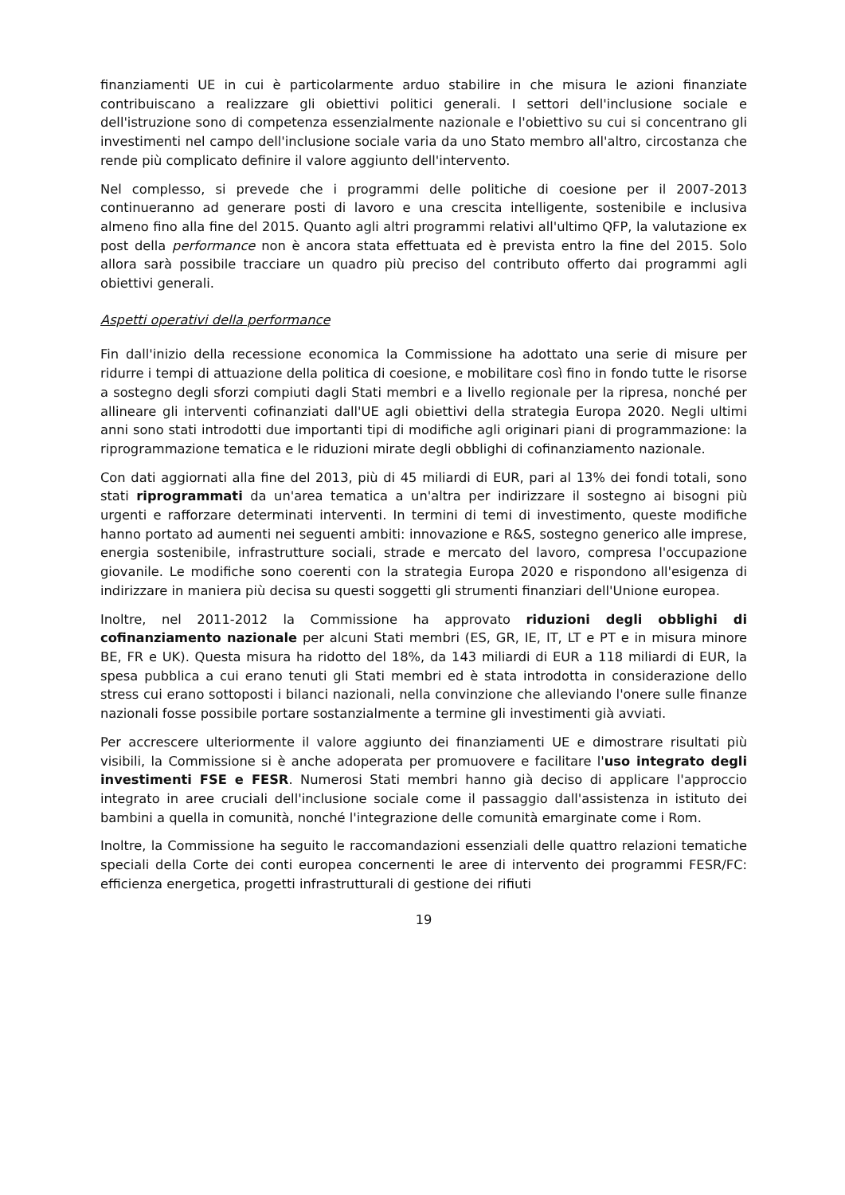finanziamenti UE in cui è particolarmente arduo stabilire in che misura le azioni finanziate contribuiscano a realizzare gli obiettivi politici generali. I settori dell'inclusione sociale e dell'istruzione sono di competenza essenzialmente nazionale e l'obiettivo su cui si concentrano gli investimenti nel campo dell'inclusione sociale varia da uno Stato membro all'altro, circostanza che rende più complicato definire il valore aggiunto dell'intervento.
Nel complesso, si prevede che i programmi delle politiche di coesione per il 2007-2013 continueranno ad generare posti di lavoro e una crescita intelligente, sostenibile e inclusiva almeno fino alla fine del 2015. Quanto agli altri programmi relativi all'ultimo QFP, la valutazione ex post della performance non è ancora stata effettuata ed è prevista entro la fine del 2015. Solo allora sarà possibile tracciare un quadro più preciso del contributo offerto dai programmi agli obiettivi generali.
Aspetti operativi della performance
Fin dall'inizio della recessione economica la Commissione ha adottato una serie di misure per ridurre i tempi di attuazione della politica di coesione, e mobilitare così fino in fondo tutte le risorse a sostegno degli sforzi compiuti dagli Stati membri e a livello regionale per la ripresa, nonché per allineare gli interventi cofinanziati dall'UE agli obiettivi della strategia Europa 2020. Negli ultimi anni sono stati introdotti due importanti tipi di modifiche agli originari piani di programmazione: la riprogrammazione tematica e le riduzioni mirate degli obblighi di cofinanziamento nazionale.
Con dati aggiornati alla fine del 2013, più di 45 miliardi di EUR, pari al 13% dei fondi totali, sono stati riprogrammati da un'area tematica a un'altra per indirizzare il sostegno ai bisogni più urgenti e rafforzare determinati interventi. In termini di temi di investimento, queste modifiche hanno portato ad aumenti nei seguenti ambiti: innovazione e R&S, sostegno generico alle imprese, energia sostenibile, infrastrutture sociali, strade e mercato del lavoro, compresa l'occupazione giovanile. Le modifiche sono coerenti con la strategia Europa 2020 e rispondono all'esigenza di indirizzare in maniera più decisa su questi soggetti gli strumenti finanziari dell'Unione europea.
Inoltre, nel 2011-2012 la Commissione ha approvato riduzioni degli obblighi di cofinanziamento nazionale per alcuni Stati membri (ES, GR, IE, IT, LT e PT e in misura minore BE, FR e UK). Questa misura ha ridotto del 18%, da 143 miliardi di EUR a 118 miliardi di EUR, la spesa pubblica a cui erano tenuti gli Stati membri ed è stata introdotta in considerazione dello stress cui erano sottoposti i bilanci nazionali, nella convinzione che alleviando l'onere sulle finanze nazionali fosse possibile portare sostanzialmente a termine gli investimenti già avviati.
Per accrescere ulteriormente il valore aggiunto dei finanziamenti UE e dimostrare risultati più visibili, la Commissione si è anche adoperata per promuovere e facilitare l'uso integrato degli investimenti FSE e FESR. Numerosi Stati membri hanno già deciso di applicare l'approccio integrato in aree cruciali dell'inclusione sociale come il passaggio dall'assistenza in istituto dei bambini a quella in comunità, nonché l'integrazione delle comunità emarginate come i Rom.
Inoltre, la Commissione ha seguito le raccomandazioni essenziali delle quattro relazioni tematiche speciali della Corte dei conti europea concernenti le aree di intervento dei programmi FESR/FC: efficienza energetica, progetti infrastrutturali di gestione dei rifiuti
19